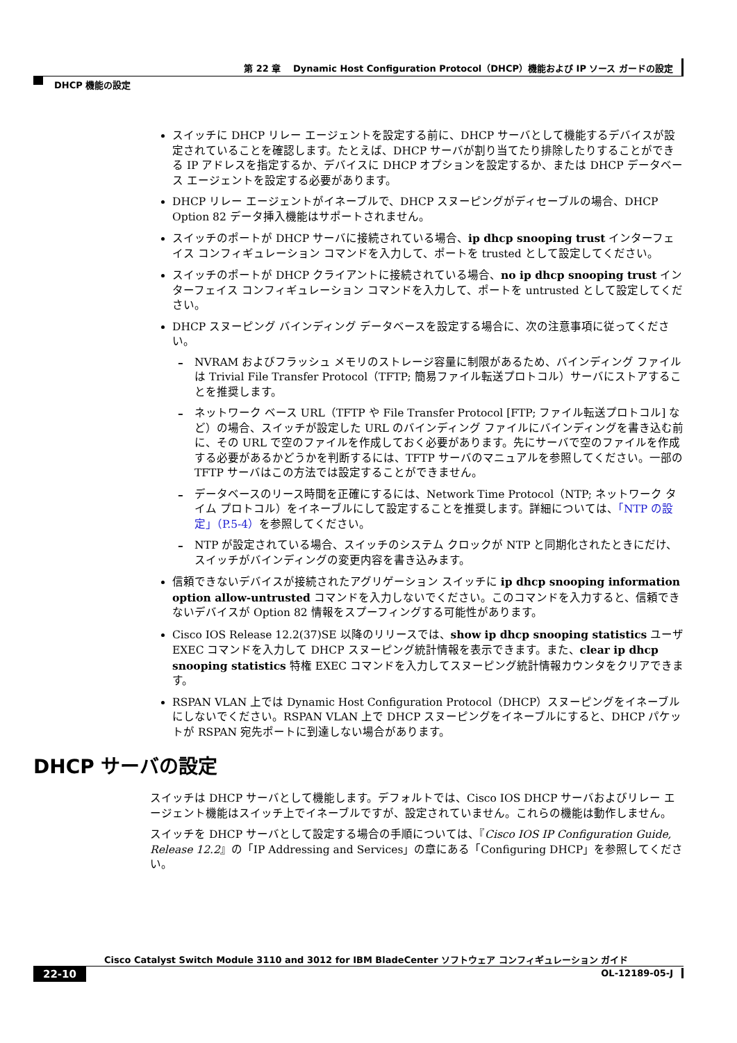第 22 章　 Dynamic Host Configuration Protocol（DHCP）機能および IP ソース ガードの設定
DHCP 機能の設定
スイッチに DHCP リレー エージェントを設定する前に、DHCP サーバとして機能するデバイスが設定されていることを確認します。たとえば、DHCP サーバが割り当てたり排除したりすることができる IP アドレスを指定するか、デバイスに DHCP オプションを設定するか、または DHCP データベース エージェントを設定する必要があります。
DHCP リレー エージェントがイネーブルで、DHCP スヌーピングがディセーブルの場合、DHCP Option 82 データ挿入機能はサポートされません。
スイッチのポートが DHCP サーバに接続されている場合、ip dhcp snooping trust インターフェイス コンフィギュレーション コマンドを入力して、ポートを trusted として設定してください。
スイッチのポートが DHCP クライアントに接続されている場合、no ip dhcp snooping trust インターフェイス コンフィギュレーション コマンドを入力して、ポートを untrusted として設定してください。
DHCP スヌーピング バインディング データベースを設定する場合に、次の注意事項に従ってください。
NVRAM およびフラッシュ メモリのストレージ容量に制限があるため、バインディング ファイルは Trivial File Transfer Protocol（TFTP; 簡易ファイル転送プロトコル）サーバにストアすることを推奨します。
ネットワーク ベース URL（TFTP や File Transfer Protocol [FTP; ファイル転送プロトコル] など）の場合、スイッチが設定した URL のバインディング ファイルにバインディングを書き込む前に、その URL で空のファイルを作成しておく必要があります。先にサーバで空のファイルを作成する必要があるかどうかを判断するには、TFTP サーバのマニュアルを参照してください。一部の TFTP サーバはこの方法では設定することができません。
データベースのリース時間を正確にするには、Network Time Protocol（NTP; ネットワーク タイム プロトコル）をイネーブルにして設定することを推奨します。詳細については、「NTP の設定」（P.5-4）を参照してください。
NTP が設定されている場合、スイッチのシステム クロックが NTP と同期化されたときにだけ、スイッチがバインディングの変更内容を書き込みます。
信頼できないデバイスが接続されたアグリゲーション スイッチに ip dhcp snooping information option allow-untrusted コマンドを入力しないでください。このコマンドを入力すると、信頼できないデバイスが Option 82 情報をスプーフィングする可能性があります。
Cisco IOS Release 12.2(37)SE 以降のリリースでは、show ip dhcp snooping statistics ユーザ EXEC コマンドを入力して DHCP スヌーピング統計情報を表示できます。また、clear ip dhcp snooping statistics 特権 EXEC コマンドを入力してスヌーピング統計情報カウンタをクリアできます。
RSPAN VLAN 上では Dynamic Host Configuration Protocol（DHCP）スヌーピングをイネーブルにしないでください。RSPAN VLAN 上で DHCP スヌーピングをイネーブルにすると、DHCP パケットが RSPAN 宛先ポートに到達しない場合があります。
DHCP サーバの設定
スイッチは DHCP サーバとして機能します。デフォルトでは、Cisco IOS DHCP サーバおよびリレー エージェント機能はスイッチ上でイネーブルですが、設定されていません。これらの機能は動作しません。
スイッチを DHCP サーバとして設定する場合の手順については、『Cisco IOS IP Configuration Guide, Release 12.2』の「IP Addressing and Services」の章にある「Configuring DHCP」を参照してください。
Cisco Catalyst Switch Module 3110 and 3012 for IBM BladeCenter ソフトウェア コンフィギュレーション ガイド
22-10 OL-12189-05-J